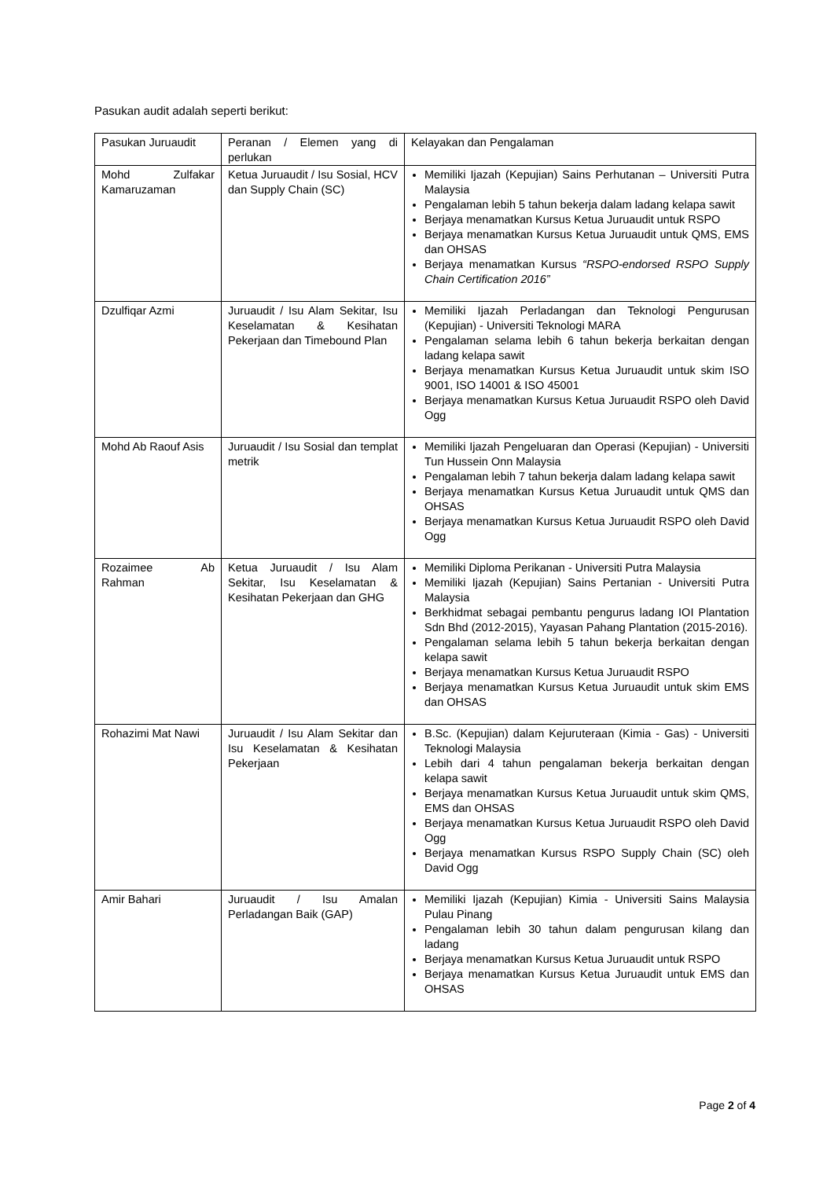Pasukan audit adalah seperti berikut:
| Pasukan Juruaudit | Peranan / Elemen yang di perlukan | Kelayakan dan Pengalaman |
| Mohd Zulfakar Kamaruzaman | Ketua Juruaudit / Isu Sosial, HCV dan Supply Chain (SC) | Memiliki Ijazah (Kepujian) Sains Perhutanan – Universiti Putra Malaysia Pengalaman lebih 5 tahun bekerja dalam ladang kelapa sawit Berjaya menamatkan Kursus Ketua Juruaudit untuk RSPO Berjaya menamatkan Kursus Ketua Juruaudit untuk QMS, EMS dan OHSAS Berjaya menamatkan Kursus “RSPO-endorsed RSPO Supply Chain Certification 2016” |
| Dzulfiqar Azmi | Juruaudit / Isu Alam Sekitar, Isu Keselamatan & Kesihatan Pekerjaan dan Timebound Plan | Memiliki Ijazah Perladangan dan Teknologi Pengurusan (Kepujian) - Universiti Teknologi MARA Pengalaman selama lebih 6 tahun bekerja berkaitan dengan ladang kelapa sawit Berjaya menamatkan Kursus Ketua Juruaudit untuk skim ISO 9001, ISO 14001 & ISO 45001 Berjaya menamatkan Kursus Ketua Juruaudit RSPO oleh David Ogg |
| Mohd Ab Raouf Asis | Juruaudit / Isu Sosial dan templat metrik | Memiliki Ijazah Pengeluaran dan Operasi (Kepujian) - Universiti Tun Hussein Onn Malaysia Pengalaman lebih 7 tahun bekerja dalam ladang kelapa sawit Berjaya menamatkan Kursus Ketua Juruaudit untuk QMS dan OHSAS Berjaya menamatkan Kursus Ketua Juruaudit RSPO oleh David Ogg |
| Rozaimee Ab Rahman | Ketua Juruaudit / Isu Alam Sekitar, Isu Keselamatan & Kesihatan Pekerjaan dan GHG | Memiliki Diploma Perikanan - Universiti Putra Malaysia Memiliki Ijazah (Kepujian) Sains Pertanian - Universiti Putra Malaysia Berkhidmat sebagai pembantu pengurus ladang IOI Plantation Sdn Bhd (2012-2015), Yayasan Pahang Plantation (2015-2016). Pengalaman selama lebih 5 tahun bekerja berkaitan dengan kelapa sawit Berjaya menamatkan Kursus Ketua Juruaudit RSPO Berjaya menamatkan Kursus Ketua Juruaudit untuk skim EMS dan OHSAS |
| Rohazimi Mat Nawi | Juruaudit / Isu Alam Sekitar dan Isu Keselamatan & Kesihatan Pekerjaan | B.Sc. (Kepujian) dalam Kejuruteraan (Kimia - Gas) - Universiti Teknologi Malaysia Lebih dari 4 tahun pengalaman bekerja berkaitan dengan kelapa sawit Berjaya menamatkan Kursus Ketua Juruaudit untuk skim QMS, EMS dan OHSAS Berjaya menamatkan Kursus Ketua Juruaudit RSPO oleh David Ogg Berjaya menamatkan Kursus RSPO Supply Chain (SC) oleh David Ogg |
| Amir Bahari | Juruaudit / Isu Amalan Perladangan Baik (GAP) | Memiliki Ijazah (Kepujian) Kimia - Universiti Sains Malaysia Pulau Pinang Pengalaman lebih 30 tahun dalam pengurusan kilang dan ladang Berjaya menamatkan Kursus Ketua Juruaudit untuk RSPO Berjaya menamatkan Kursus Ketua Juruaudit untuk EMS dan OHSAS |
Page 2 of 4